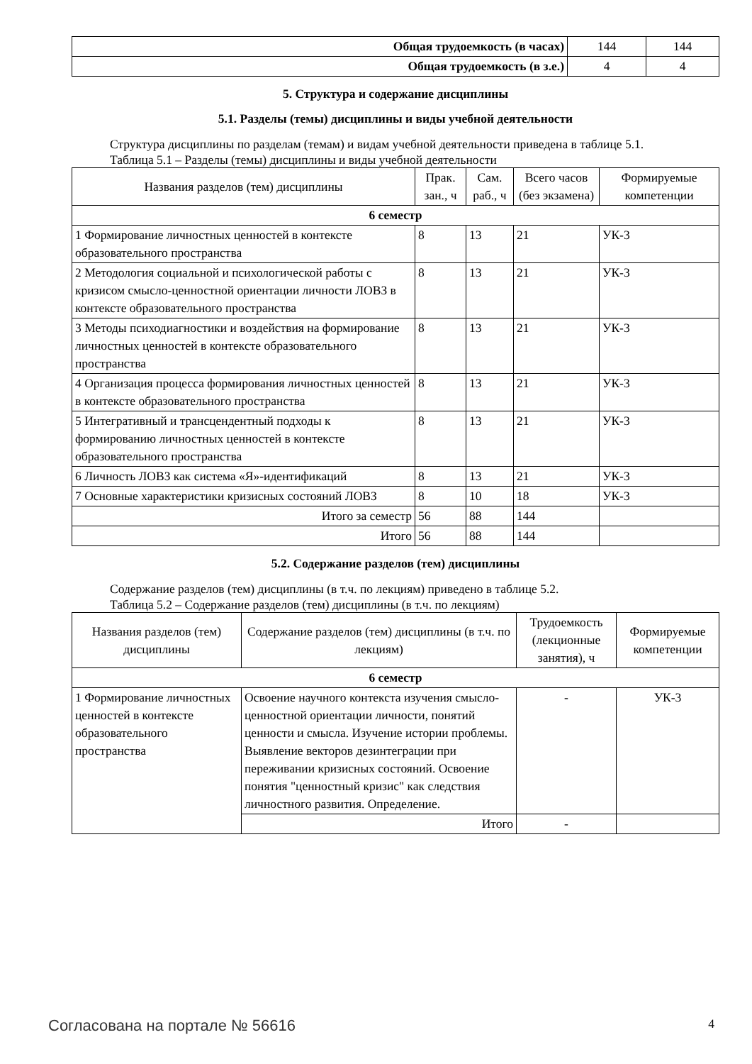| Общая трудоемкость (в часах) | 144 | 144 |
| Общая трудоемкость (в з.е.) | 4 | 4 |
5. Структура и содержание дисциплины
5.1. Разделы (темы) дисциплины и виды учебной деятельности
Структура дисциплины по разделам (темам) и видам учебной деятельности приведена в таблице 5.1.
Таблица 5.1 – Разделы (темы) дисциплины и виды учебной деятельности
| Названия разделов (тем) дисциплины | Прак. зан., ч | Сам. раб., ч | Всего часов (без экзамена) | Формируемые компетенции |
| --- | --- | --- | --- | --- |
| 6 семестр | | | | |
| 1 Формирование личностных ценностей в контексте образовательного пространства | 8 | 13 | 21 | УК-3 |
| 2 Методология социальной и психологической работы с кризисом смысло-ценностной ориентации личности ЛОВЗ в контексте образовательного пространства | 8 | 13 | 21 | УК-3 |
| 3 Методы психодиагностики и воздействия на формирование личностных ценностей в контексте образовательного пространства | 8 | 13 | 21 | УК-3 |
| 4 Организация процесса формирования личностных ценностей в контексте образовательного пространства | 8 | 13 | 21 | УК-3 |
| 5 Интегративный и трансцендентный подходы к формированию личностных ценностей в контексте образовательного пространства | 8 | 13 | 21 | УК-3 |
| 6 Личность ЛОВЗ как система «Я»-идентификаций | 8 | 13 | 21 | УК-3 |
| 7 Основные характеристики кризисных состояний ЛОВЗ | 8 | 10 | 18 | УК-3 |
| Итого за семестр | 56 | 88 | 144 | |
| Итого | 56 | 88 | 144 | |
5.2. Содержание разделов (тем) дисциплины
Содержание разделов (тем) дисциплины (в т.ч. по лекциям) приведено в таблице 5.2.
Таблица 5.2 – Содержание разделов (тем) дисциплины (в т.ч. по лекциям)
| Названия разделов (тем) дисциплины | Содержание разделов (тем) дисциплины (в т.ч. по лекциям) | Трудоемкость (лекционные занятия), ч | Формируемые компетенции |
| --- | --- | --- | --- |
| 6 семестр | | | |
| 1 Формирование личностных ценностей в контексте образовательного пространства | Освоение научного контекста изучения смысло-ценностной ориентации личности, понятий ценности и смысла. Изучение истории проблемы. Выявление векторов дезинтеграции при переживании кризисных состояний. Освоение понятия "ценностный кризис" как следствия личностного развития. Определение. | - | УК-3 |
| | Итого | - | |
Согласована на портале № 56616 4